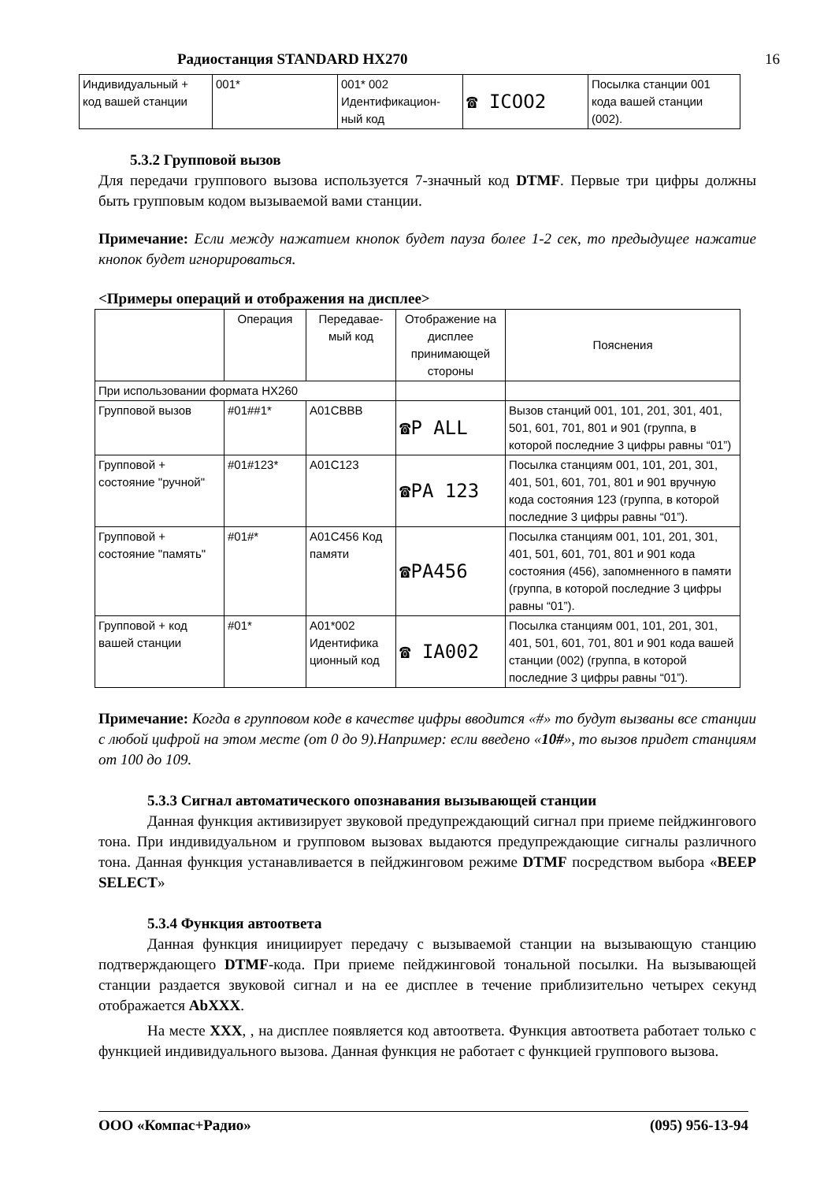Радиостанция STANDARD HX270 16
| Индивидуальный + код вашей станции | 001* | 001* 002 Идентификацион-ный код | ☎ ICOO2 | Посылка станции 001 кода вашей станции (002). |
5.3.2 Групповой вызов
Для передачи группового вызова используется 7-значный код DTMF. Первые три цифры должны быть групповым кодом вызываемой вами станции.
Примечание: Если между нажатием кнопок будет пауза более 1-2 сек, то предыдущее нажатие кнопок будет игнорироваться.
<Примеры операций и отображения на дисплее>
| | Операция | Передавае-мый код | Отображение на дисплее принимающей стороны | Пояснения |
| --- | --- | --- | --- | --- |
| При использовании формата HX260 | | | | |
| Групповой вызов | #01##1* | A01CBBB | ☎P ALL | Вызов станций 001, 101, 201, 301, 401, 501, 601, 701, 801 и 901 (группа, в которой последние 3 цифры равны “01”) |
| Групповой + состояние "ручной" | #01#123* | A01C123 | ☎PA 123 | Посылка станциям 001, 101, 201, 301, 401, 501, 601, 701, 801 и 901 вручную кода состояния 123 (группа, в которой последние 3 цифры равны “01”). |
| Групповой + состояние "память" | #01#* | A01C456 Код памяти | ☎PA456 | Посылка станциям 001, 101, 201, 301, 401, 501, 601, 701, 801 и 901 кода состояния (456), запомненного в памяти (группа, в которой последние 3 цифры равны “01”). |
| Групповой + код вашей станции | #01* | A01*002 Идентифика ционный код | ☎ IA002 | Посылка станциям 001, 101, 201, 301, 401, 501, 601, 701, 801 и 901 кода вашей станции (002) (группа, в которой последние 3 цифры равны “01”). |
Примечание: Когда в групповом коде в качестве цифры вводится «#» то будут вызваны все станции с любой цифрой на этом месте (от 0 до 9).Например: если введено «10#», то вызов придет станциям от 100 до 109.
5.3.3 Сигнал автоматического опознавания вызывающей станции
Данная функция активизирует звуковой предупреждающий сигнал при приеме пейджингового тона. При индивидуальном и групповом вызовах выдаются предупреждающие сигналы различного тона. Данная функция устанавливается в пейджинговом режиме DTMF посредством выбора «BEEP SELECT»
5.3.4 Функция автоответа
Данная функция инициирует передачу с вызываемой станции на вызывающую станцию подтверждающего DTMF-кода. При приеме пейджинговой тональной посылки. На вызывающей станции раздается звуковой сигнал и на ее дисплее в течение приблизительно четырех секунд отображается AbXXX.
На месте XXX, , на дисплее появляется код автоответа. Функция автоответа работает только с функцией индивидуального вызова. Данная функция не работает с функцией группового вызова.
ООО «Компас+Радио» (095) 956-13-94